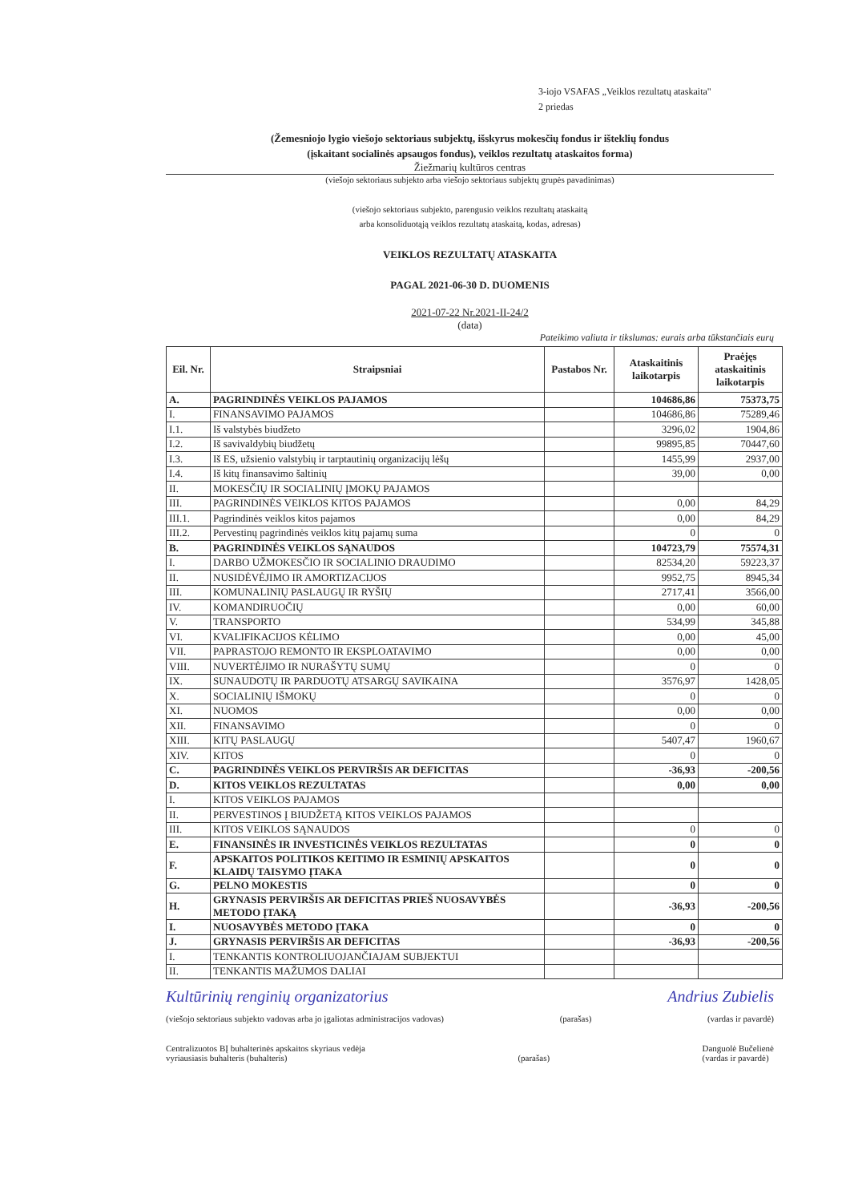3-iojo VSAFAS „Veiklos rezultatų ataskaita"
2 priedas
(Žemesniojo lygio viešojo sektoriaus subjektų, išskyrus mokesčių fondus ir išteklių fondus
(įskaitant socialinės apsaugos fondus), veiklos rezultatų ataskaitos forma)
Žiežmarių kultūros centras
(viešojo sektoriaus subjekto arba viešojo sektoriaus subjektų grupės pavadinimas)
(viešojo sektoriaus subjekto, parengusio veiklos rezultatų ataskaitą
arba konsoliduotąją veiklos rezultatų ataskaitą, kodas, adresas)
VEIKLOS REZULTATŲ ATASKAITA
PAGAL 2021-06-30 D. DUOMENIS
2021-07-22 Nr.2021-II-24/2
(data)
Pateikimo valiuta ir tikslumas: eurais arba tūkstančiais eurų
| Eil. Nr. | Straipsniai | Pastabos Nr. | Ataskaitinis laikotarpis | Praėjęs ataskaitinis laikotarpis |
| --- | --- | --- | --- | --- |
| A. | PAGRINDINĖS VEIKLOS PAJAMOS | | 104686,86 | 75373,75 |
| I. | FINANSAVIMO PAJAMOS | | 104686,86 | 75289,46 |
| I.1. | Iš valstybės biudžeto | | 3296,02 | 1904,86 |
| I.2. | Iš savivaldybių biudžetų | | 99895,85 | 70447,60 |
| I.3. | Iš ES, užsienio valstybių ir tarptautinių organizacijų lėšų | | 1455,99 | 2937,00 |
| I.4. | Iš kitų finansavimo šaltinių | | 39,00 | 0,00 |
| II. | MOKESČIŲ IR SOCIALINIŲ ĮMOKŲ PAJAMOS | | | |
| III. | PAGRINDINĖS VEIKLOS KITOS PAJAMOS | | 0,00 | 84,29 |
| III.1. | Pagrindinės veiklos kitos pajamos | | 0,00 | 84,29 |
| III.2. | Pervestinų pagrindinės veiklos kitų pajamų suma | | 0 | 0 |
| B. | PAGRINDINĖS VEIKLOS SĄNAUDOS | | 104723,79 | 75574,31 |
| I. | DARBO UŽMOKESČIO IR SOCIALINIO DRAUDIMO | | 82534,20 | 59223,37 |
| II. | NUSIDĖVĖJIMO IR AMORTIZACIJOS | | 9952,75 | 8945,34 |
| III. | KOMUNALINIŲ PASLAUGŲ IR RYŠIŲ | | 2717,41 | 3566,00 |
| IV. | KOMANDIRUOČIŲ | | 0,00 | 60,00 |
| V. | TRANSPORTO | | 534,99 | 345,88 |
| VI. | KVALIFIKACIJOS KĖLIMO | | 0,00 | 45,00 |
| VII. | PAPRASTOJO REMONTO IR EKSPLOATAVIMO | | 0,00 | 0,00 |
| VIII. | NUVERTĖJIMO IR NURAŠYTŲ SUMŲ | | 0 | 0 |
| IX. | SUNAUDOTŲ IR PARDUOTŲ ATSARGŲ SAVIKAINA | | 3576,97 | 1428,05 |
| X. | SOCIALINIŲ IŠMOKŲ | | 0 | 0 |
| XI. | NUOMOS | | 0,00 | 0,00 |
| XII. | FINANSAVIMO | | 0 | 0 |
| XIII. | KITŲ PASLAUGŲ | | 5407,47 | 1960,67 |
| XIV. | KITOS | | 0 | 0 |
| C. | PAGRINDINĖS VEIKLOS PERVIRŠIS AR DEFICITAS | | -36,93 | -200,56 |
| D. | KITOS VEIKLOS REZULTATAS | | 0,00 | 0,00 |
| I. | KITOS VEIKLOS PAJAMOS | | | |
| II. | PERVESTINOS Į BIUDŽETĄ KITOS VEIKLOS PAJAMOS | | | |
| III. | KITOS VEIKLOS SĄNAUDOS | | 0 | 0 |
| E. | FINANSINĖS IR INVESTICINĖS VEIKLOS REZULTATAS | | 0 | 0 |
| F. | APSKAITOS POLITIKOS KEITIMO IR ESMINIŲ APSKAITOS KLAIDŲ TAISYMO ĮTAKA | | 0 | 0 |
| G. | PELNO MOKESTIS | | 0 | 0 |
| H. | GRYNASIS PERVIRŠIS AR DEFICITAS PRIEŠ NUOSAVYBĖS METODO ĮTAKĄ | | -36,93 | -200,56 |
| I. | NUOSAVYBĖS METODO ĮTAKA | | 0 | 0 |
| J. | GRYNASIS PERVIRŠIS AR DEFICITAS | | -36,93 | -200,56 |
| I. | TENKANTIS KONTROLIUOJANČIAJAM SUBJEKTUI | | | |
| II. | TENKANTIS MAŽUMOS DALIAI | | | |
Kultūrinių renginių organizatorius Andrius Zubielis
(viešojo sektoriaus subjekto vadovas arba jo įgaliotas administracijos vadovas) (parašas) (vardas ir pavardė)
Centralizuotos BĮ buhalterinės apskaitos skyriaus vedėja
vyriausiasis buhalteris (buhalteris)
(parašas) Danguolė Bučelienė
(vardas ir pavardė)